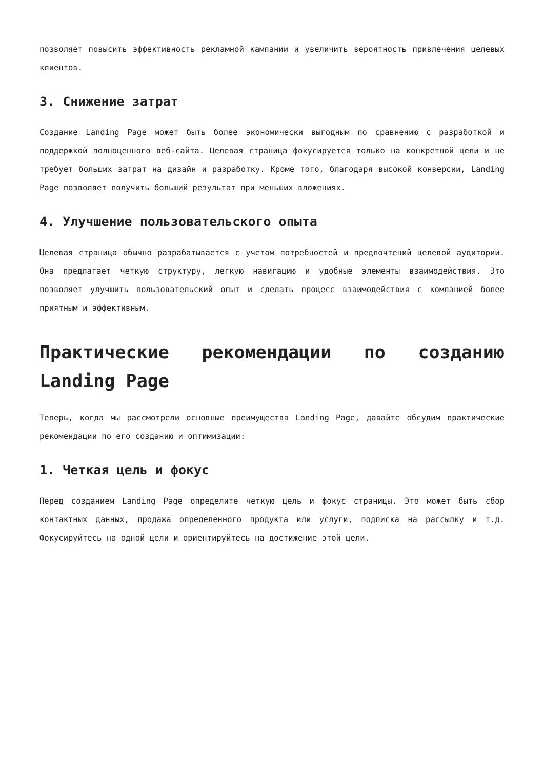позволяет повысить эффективность рекламной кампании и увеличить вероятность привлечения целевых клиентов.
3. Снижение затрат
Создание Landing Page может быть более экономически выгодным по сравнению с разработкой и поддержкой полноценного веб-сайта. Целевая страница фокусируется только на конкретной цели и не требует больших затрат на дизайн и разработку. Кроме того, благодаря высокой конверсии, Landing Page позволяет получить больший результат при меньших вложениях.
4. Улучшение пользовательского опыта
Целевая страница обычно разрабатывается с учетом потребностей и предпочтений целевой аудитории. Она предлагает четкую структуру, легкую навигацию и удобные элементы взаимодействия. Это позволяет улучшить пользовательский опыт и сделать процесс взаимодействия с компанией более приятным и эффективным.
Практические рекомендации по созданию Landing Page
Теперь, когда мы рассмотрели основные преимущества Landing Page, давайте обсудим практические рекомендации по его созданию и оптимизации:
1. Четкая цель и фокус
Перед созданием Landing Page определите четкую цель и фокус страницы. Это может быть сбор контактных данных, продажа определенного продукта или услуги, подписка на рассылку и т.д. Фокусируйтесь на одной цели и ориентируйтесь на достижение этой цели.